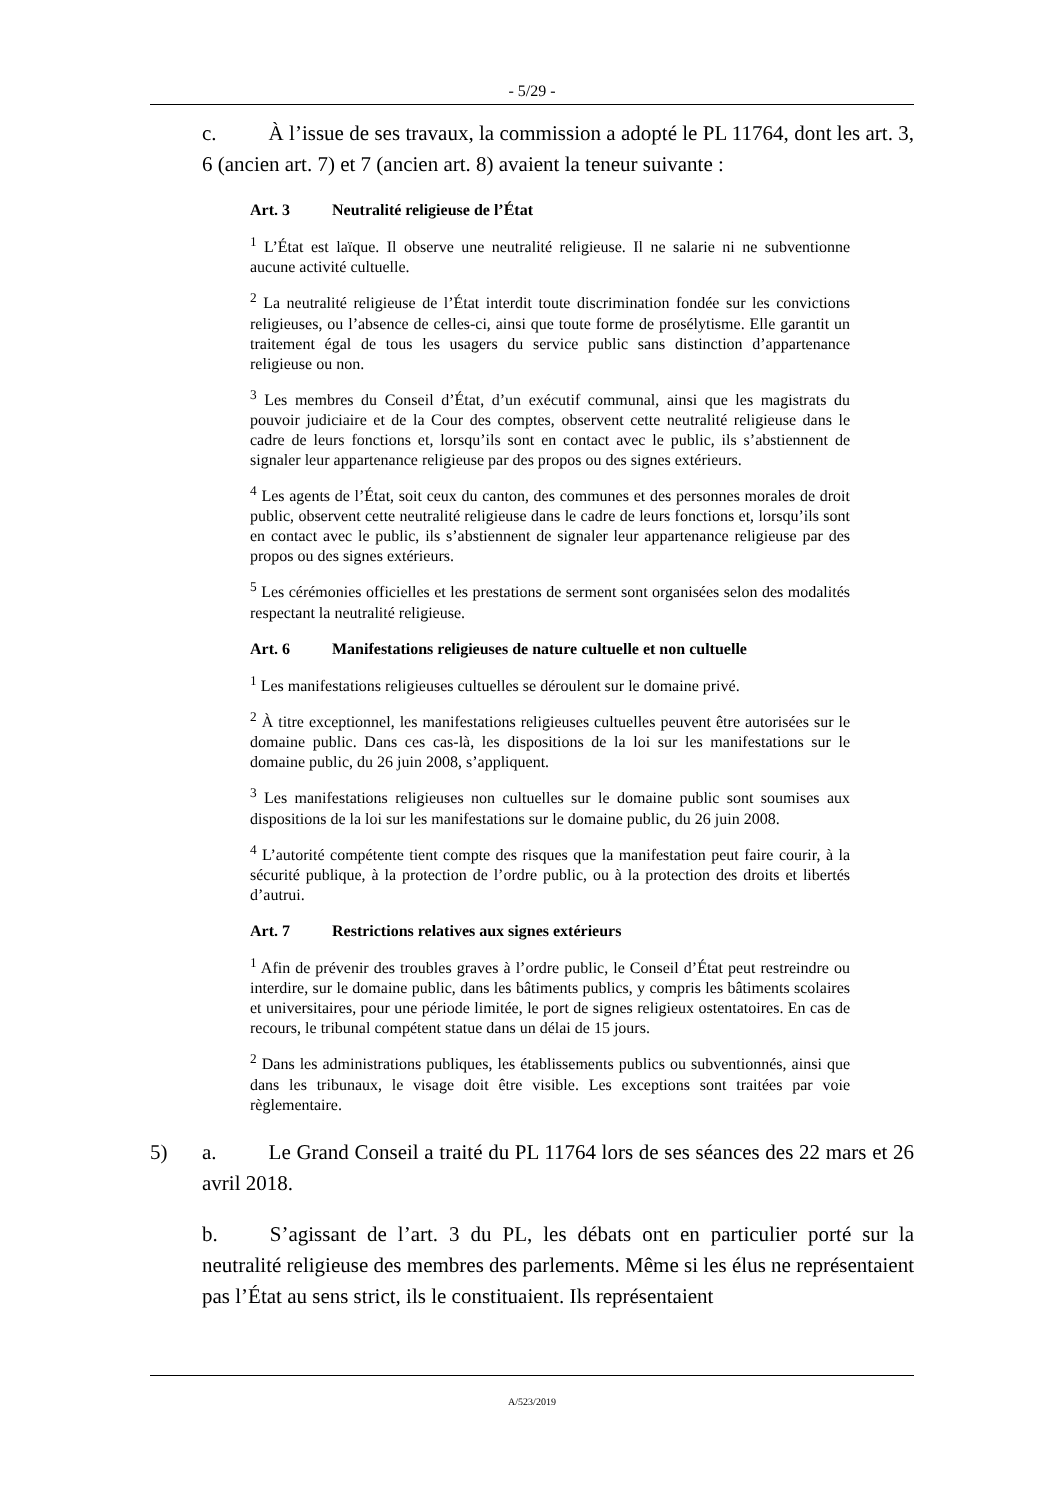- 5/29 -
c. À l’issue de ses travaux, la commission a adopté le PL 11764, dont les art. 3, 6 (ancien art. 7) et 7 (ancien art. 8) avaient la teneur suivante :
Art. 3 Neutralité religieuse de l’État
<sup>1</sup> L’État est laïque. Il observe une neutralité religieuse. Il ne salarie ni ne subventionne aucune activité cultuelle.
<sup>2</sup> La neutralité religieuse de l’État interdit toute discrimination fondée sur les convictions religieuses, ou l’absence de celles-ci, ainsi que toute forme de prosélytisme. Elle garantit un traitement égal de tous les usagers du service public sans distinction d’appartenance religieuse ou non.
<sup>3</sup> Les membres du Conseil d’État, d’un exécutif communal, ainsi que les magistrats du pouvoir judiciaire et de la Cour des comptes, observent cette neutralité religieuse dans le cadre de leurs fonctions et, lorsqu’ils sont en contact avec le public, ils s’abstiennent de signaler leur appartenance religieuse par des propos ou des signes extérieurs.
<sup>4</sup> Les agents de l’État, soit ceux du canton, des communes et des personnes morales de droit public, observent cette neutralité religieuse dans le cadre de leurs fonctions et, lorsqu’ils sont en contact avec le public, ils s’abstiennent de signaler leur appartenance religieuse par des propos ou des signes extérieurs.
<sup>5</sup> Les cérémonies officielles et les prestations de serment sont organisées selon des modalités respectant la neutralité religieuse.
Art. 6 Manifestations religieuses de nature cultuelle et non cultuelle
<sup>1</sup> Les manifestations religieuses cultuelles se déroulent sur le domaine privé.
<sup>2</sup> À titre exceptionnel, les manifestations religieuses cultuelles peuvent être autorisées sur le domaine public. Dans ces cas-là, les dispositions de la loi sur les manifestations sur le domaine public, du 26 juin 2008, s’appliquent.
<sup>3</sup> Les manifestations religieuses non cultuelles sur le domaine public sont soumises aux dispositions de la loi sur les manifestations sur le domaine public, du 26 juin 2008.
<sup>4</sup> L’autorité compétente tient compte des risques que la manifestation peut faire courir, à la sécurité publique, à la protection de l’ordre public, ou à la protection des droits et libertés d’autrui.
Art. 7 Restrictions relatives aux signes extérieurs
<sup>1</sup> Afin de prévenir des troubles graves à l’ordre public, le Conseil d’État peut restreindre ou interdire, sur le domaine public, dans les bâtiments publics, y compris les bâtiments scolaires et universitaires, pour une période limitée, le port de signes religieux ostentatoires. En cas de recours, le tribunal compétent statue dans un délai de 15 jours.
<sup>2</sup> Dans les administrations publiques, les établissements publics ou subventionnés, ainsi que dans les tribunaux, le visage doit être visible. Les exceptions sont traitées par voie règlementaire.
5) a. Le Grand Conseil a traité du PL 11764 lors de ses séances des 22 mars et 26 avril 2018.
b. S’agissant de l’art. 3 du PL, les débats ont en particulier porté sur la neutralité religieuse des membres des parlements. Même si les élus ne représentaient pas l’État au sens strict, ils le constituaient. Ils représentaient
A/523/2019